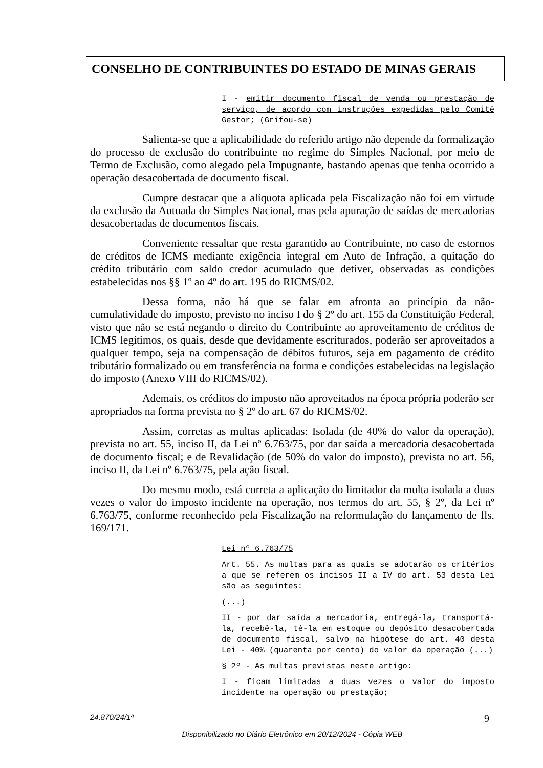CONSELHO DE CONTRIBUINTES DO ESTADO DE MINAS GERAIS
I - emitir documento fiscal de venda ou prestação de serviço, de acordo com instruções expedidas pelo Comitê Gestor; (Grifou-se)
Salienta-se que a aplicabilidade do referido artigo não depende da formalização do processo de exclusão do contribuinte no regime do Simples Nacional, por meio de Termo de Exclusão, como alegado pela Impugnante, bastando apenas que tenha ocorrido a operação desacobertada de documento fiscal.
Cumpre destacar que a alíquota aplicada pela Fiscalização não foi em virtude da exclusão da Autuada do Simples Nacional, mas pela apuração de saídas de mercadorias desacobertadas de documentos fiscais.
Conveniente ressaltar que resta garantido ao Contribuinte, no caso de estornos de créditos de ICMS mediante exigência integral em Auto de Infração, a quitação do crédito tributário com saldo credor acumulado que detiver, observadas as condições estabelecidas nos §§ 1º ao 4º do art. 195 do RICMS/02.
Dessa forma, não há que se falar em afronta ao princípio da não-cumulatividade do imposto, previsto no inciso I do § 2º do art. 155 da Constituição Federal, visto que não se está negando o direito do Contribuinte ao aproveitamento de créditos de ICMS legítimos, os quais, desde que devidamente escriturados, poderão ser aproveitados a qualquer tempo, seja na compensação de débitos futuros, seja em pagamento de crédito tributário formalizado ou em transferência na forma e condições estabelecidas na legislação do imposto (Anexo VIII do RICMS/02).
Ademais, os créditos do imposto não aproveitados na época própria poderão ser apropriados na forma prevista no § 2º do art. 67 do RICMS/02.
Assim, corretas as multas aplicadas: Isolada (de 40% do valor da operação), prevista no art. 55, inciso II, da Lei nº 6.763/75, por dar saída a mercadoria desacobertada de documento fiscal; e de Revalidação (de 50% do valor do imposto), prevista no art. 56, inciso II, da Lei nº 6.763/75, pela ação fiscal.
Do mesmo modo, está correta a aplicação do limitador da multa isolada a duas vezes o valor do imposto incidente na operação, nos termos do art. 55, § 2º, da Lei nº 6.763/75, conforme reconhecido pela Fiscalização na reformulação do lançamento de fls. 169/171.
Lei nº 6.763/75
Art. 55. As multas para as quais se adotarão os critérios a que se referem os incisos II a IV do art. 53 desta Lei são as seguintes:
(...)
II - por dar saída a mercadoria, entregá-la, transportá-la, recebê-la, tê-la em estoque ou depósito desacobertada de documento fiscal, salvo na hipótese do art. 40 desta Lei - 40% (quarenta por cento) do valor da operação (...)
§ 2º - As multas previstas neste artigo:
I - ficam limitadas a duas vezes o valor do imposto incidente na operação ou prestação;
24.870/24/1ª 9
Disponibilizado no Diário Eletrônico em 20/12/2024 - Cópia WEB